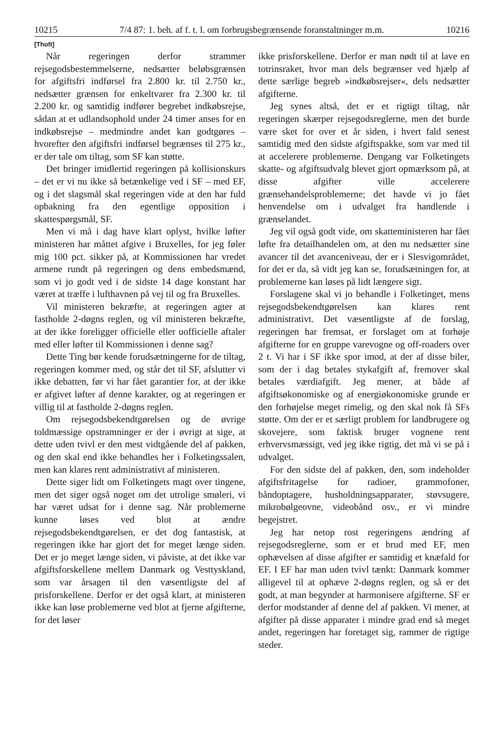10215 7/4 87: 1. beh. af f. t. l. om forbrugsbegrænsende foranstaltninger m.m. 10216
[Thoft]
Når regeringen derfor strammer rejsegodsbestemmelserne, nedsætter beløbsgrænsen for afgiftsfri indførsel fra 2.800 kr. til 2.750 kr., nedsætter grænsen for enkeltvarer fra 2.300 kr. til 2.200 kr. og samtidig indfører begrebet indkøbsrejse, sådan at et udlandsophold under 24 timer anses for en indkøbsrejse – medmindre andet kan godtgøres – hvorefter den afgiftsfri indførsel begrænses til 275 kr., er der tale om tiltag, som SF kan støtte.
Det bringer imidlertid regeringen på kollisionskurs – det er vi nu ikke så betænkelige ved i SF – med EF, og i det slagsmål skal regeringen vide at den har fuld opbakning fra den egentlige opposition i skattespørgsmål, SF.
Men vi må i dag have klart oplyst, hvilke løfter ministeren har måttet afgive i Bruxelles, for jeg føler mig 100 pct. sikker på, at Kommissionen har vredet armene rundt på regeringen og dens embedsmænd, som vi jo godt ved i de sidste 14 dage konstant har været at træffe i lufthavnen på vej til og fra Bruxelles.
Vil ministeren bekræfte, at regeringen agter at fastholde 2-døgns reglen, og vil ministeren bekræfte, at der ikke foreligger officielle eller uofficielle aftaler med eller løfter til Kommissionen i denne sag?
Dette Ting bør kende forudsætningerne for de tiltag, regeringen kommer med, og står det til SF, afslutter vi ikke debatten, før vi har fået garantier for, at der ikke er afgivet løfter af denne karakter, og at regeringen er villig til at fastholde 2-døgns reglen.
Om rejsegodsbekendtgørelsen og de øvrige toldmæssige opstramninger er der i øvrigt at sige, at dette uden tvivl er den mest vidtgående del af pakken, og den skal end ikke behandles her i Folketingssalen, men kan klares rent administrativt af ministeren.
Dette siger lidt om Folketingets magt over tingene, men det siger også noget om det utrolige smøleri, vi har været udsat for i denne sag. Når problemerne kunne løses ved blot at ændre rejsegodsbekendtgørelsen, er det dog fantastisk, at regeringen ikke har gjort det for meget længe siden. Det er jo meget længe siden, vi påviste, at det ikke var afgiftsforskellene mellem Danmark og Vesttyskland, som var årsagen til den væsentligste del af prisforskellene. Derfor er det også klart, at ministeren ikke kan løse problemerne ved blot at fjerne afgifterne, for det løser
ikke prisforskellene. Derfor er man nødt til at lave en totrinsraket, hvor man dels begrænser ved hjælp af dette særlige begreb »indkøbsrejser«, dels nedsætter afgifterne.
Jeg synes altså, det er et rigtigt tiltag, når regeringen skærper rejsegodsreglerne, men det burde være sket for over et år siden, i hvert fald senest samtidig med den sidste afgiftspakke, som var med til at accelerere problemerne. Dengang var Folketingets skatte- og afgiftsudvalg blevet gjort opmærksom på, at disse afgifter ville accelerere grænsehandelsproblemerne; det havde vi jo fået henvendelse om i udvalget fra handlende i grænselandet.
Jeg vil også godt vide, om skatteministeren har fået løfte fra detailhandelen om, at den nu nedsætter sine avancer til det avanceniveau, der er i Slesvigområdet, for det er da, så vidt jeg kan se, forudsætningen for, at problemerne kan løses på lidt længere sigt.
Forslagene skal vi jo behandle i Folketinget, mens rejsegodsbekendtgørelsen kan klares rent administrativt. Det væsentligste af de forslag, regeringen har fremsat, er forslaget om at forhøje afgifterne for en gruppe varevogne og off-roaders over 2 t. Vi har i SF ikke spor imod, at der af disse biler, som der i dag betales stykafgift af, fremover skal betales værdiafgift. Jeg mener, at både af afgiftsøkonomiske og af energiøkonomiske grunde er den forhøjelse meget rimelig, og den skal nok få SFs støtte. Om der er et særligt problem for landbrugere og skovejere, som faktisk bruger vognene rent erhvervsmæssigt, ved jeg ikke rigtig, det må vi se på i udvalget.
For den sidste del af pakken, den, som indeholder afgiftsfritagelse for radioer, grammofoner, båndoptagere, husholdningsapparater, støvsugere, mikrobølgeovne, videobånd osv., er vi mindre begejstret.
Jeg har netop rost regeringens ændring af rejsegodsreglerne, som er et brud med EF, men ophævelsen af disse afgifter er samtidig et knæfald for EF. I EF har man uden tvivl tænkt: Danmark kommer alligevel til at ophæve 2-døgns reglen, og så er det godt, at man begynder at harmonisere afgifterne. SF er derfor modstander af denne del af pakken. Vi mener, at afgifter på disse apparater i mindre grad end så meget andet, regeringen har foretaget sig, rammer de rigtige steder.